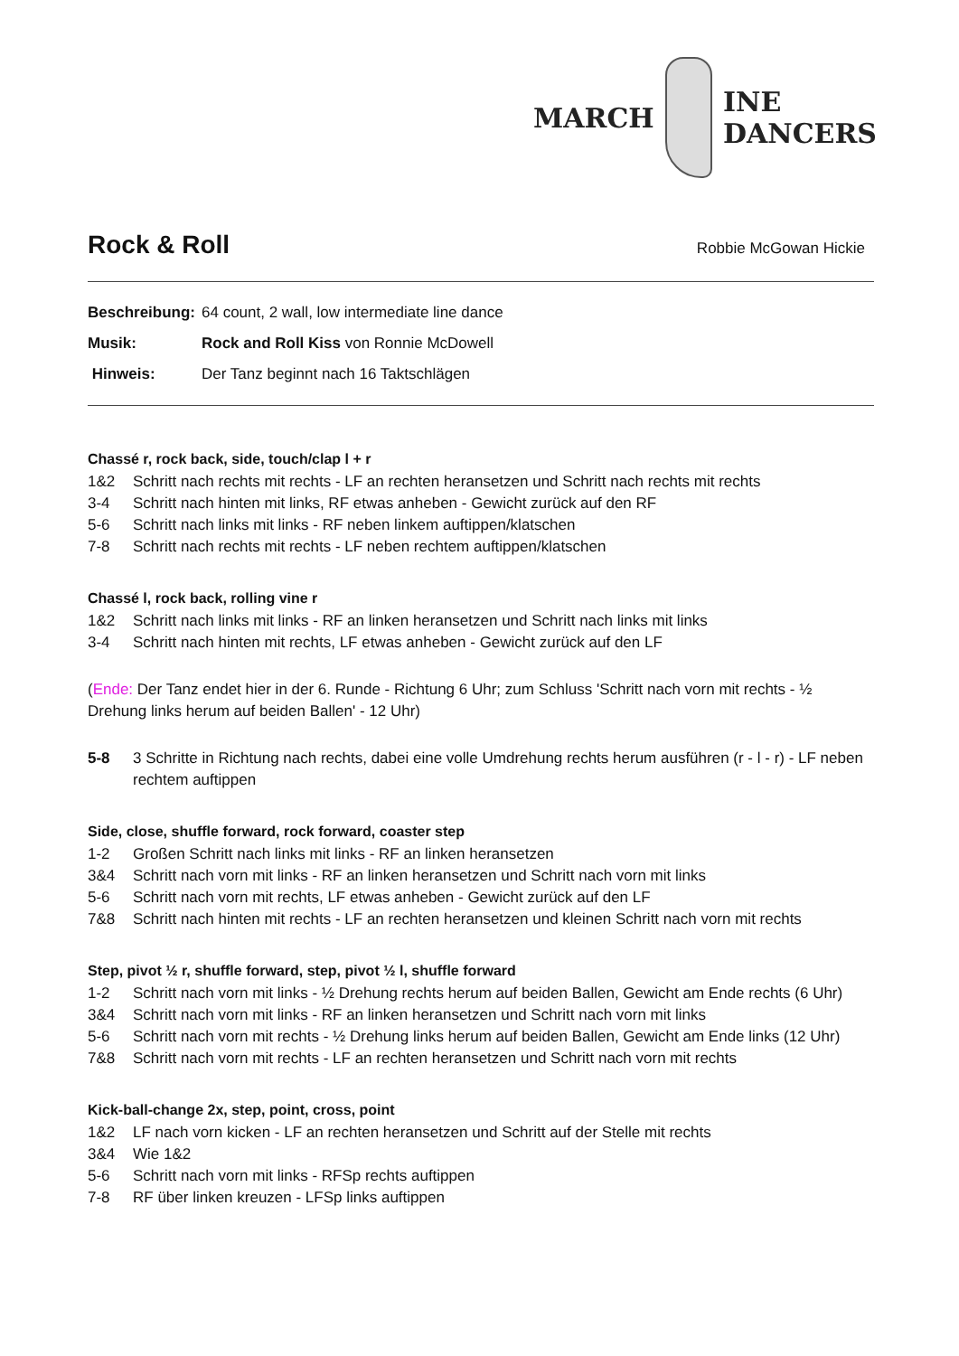MARCH INE DANCERS
Rock & Roll Robbie McGowan Hickie
Beschreibung: 64 count, 2 wall, low intermediate line dance
Musik: Rock and Roll Kiss von Ronnie McDowell
Hinweis: Der Tanz beginnt nach 16 Taktschlägen
Chassé r, rock back, side, touch/clap l + r
1&2 Schritt nach rechts mit rechts - LF an rechten heransetzen und Schritt nach rechts mit rechts
3-4 Schritt nach hinten mit links, RF etwas anheben - Gewicht zurück auf den RF
5-6 Schritt nach links mit links - RF neben linkem auftippen/klatschen
7-8 Schritt nach rechts mit rechts - LF neben rechtem auftippen/klatschen
Chassé l, rock back, rolling vine r
1&2 Schritt nach links mit links - RF an linken heransetzen und Schritt nach links mit links
3-4 Schritt nach hinten mit rechts, LF etwas anheben - Gewicht zurück auf den LF
(Ende: Der Tanz endet hier in der 6. Runde - Richtung 6 Uhr; zum Schluss 'Schritt nach vorn mit rechts - ½ Drehung links herum auf beiden Ballen' - 12 Uhr)
5-8 3 Schritte in Richtung nach rechts, dabei eine volle Umdrehung rechts herum ausführen (r - l - r) - LF neben rechtem auftippen
Side, close, shuffle forward, rock forward, coaster step
1-2 Großen Schritt nach links mit links - RF an linken heransetzen
3&4 Schritt nach vorn mit links - RF an linken heransetzen und Schritt nach vorn mit links
5-6 Schritt nach vorn mit rechts, LF etwas anheben - Gewicht zurück auf den LF
7&8 Schritt nach hinten mit rechts - LF an rechten heransetzen und kleinen Schritt nach vorn mit rechts
Step, pivot ½ r, shuffle forward, step, pivot ½ l, shuffle forward
1-2 Schritt nach vorn mit links - ½ Drehung rechts herum auf beiden Ballen, Gewicht am Ende rechts (6 Uhr)
3&4 Schritt nach vorn mit links - RF an linken heransetzen und Schritt nach vorn mit links
5-6 Schritt nach vorn mit rechts - ½ Drehung links herum auf beiden Ballen, Gewicht am Ende links (12 Uhr)
7&8 Schritt nach vorn mit rechts - LF an rechten heransetzen und Schritt nach vorn mit rechts
Kick-ball-change 2x, step, point, cross, point
1&2 LF nach vorn kicken - LF an rechten heransetzen und Schritt auf der Stelle mit rechts
3&4 Wie 1&2
5-6 Schritt nach vorn mit links - RFSp rechts auftippen
7-8 RF über linken kreuzen - LFSp links auftippen